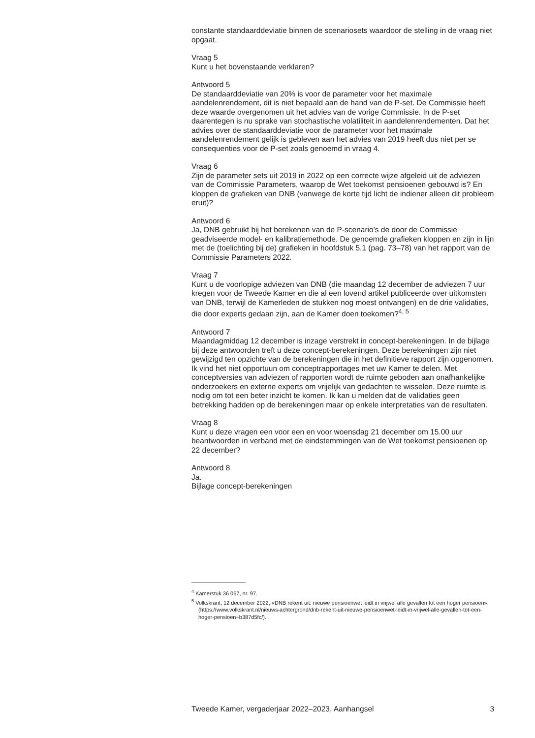constante standaarddeviatie binnen de scenariosets waardoor de stelling in de vraag niet opgaat.
Vraag 5
Kunt u het bovenstaande verklaren?
Antwoord 5
De standaarddeviatie van 20% is voor de parameter voor het maximale aandelenrendement, dit is niet bepaald aan de hand van de P-set. De Commissie heeft deze waarde overgenomen uit het advies van de vorige Commissie. In de P-set daarentegen is nu sprake van stochastische volatiliteit in aandelenrendementen. Dat het advies over de standaarddeviatie voor de parameter voor het maximale aandelenrendement gelijk is gebleven aan het advies van 2019 heeft dus niet per se consequenties voor de P-set zoals genoemd in vraag 4.
Vraag 6
Zijn de parameter sets uit 2019 in 2022 op een correcte wijze afgeleid uit de adviezen van de Commissie Parameters, waarop de Wet toekomst pensioenen gebouwd is? En kloppen de grafieken van DNB (vanwege de korte tijd licht de indiener alleen dit probleem eruit)?
Antwoord 6
Ja, DNB gebruikt bij het berekenen van de P-scenario’s de door de Commissie geadviseerde model- en kalibratiemethode. De genoemde grafieken kloppen en zijn in lijn met de (toelichting bij de) grafieken in hoofdstuk 5.1 (pag. 73–78) van het rapport van de Commissie Parameters 2022.
Vraag 7
Kunt u de voorlopige adviezen van DNB (die maandag 12 december de adviezen 7 uur kregen voor de Tweede Kamer en die al een lovend artikel publiceerde over uitkomsten van DNB, terwijl de Kamerleden de stukken nog moest ontvangen) en de drie validaties, die door experts gedaan zijn, aan de Kamer doen toekomen?<sup>4, 5</sup>
Antwoord 7
Maandagmiddag 12 december is inzage verstrekt in concept-berekeningen. In de bijlage bij deze antwoorden treft u deze concept-berekeningen. Deze berekeningen zijn niet gewijzigd ten opzichte van de berekeningen die in het definitieve rapport zijn opgenomen.
Ik vind het niet opportuun om conceptrapportages met uw Kamer te delen. Met conceptversies van adviezen of rapporten wordt de ruimte geboden aan onafhankelijke onderzoekers en externe experts om vrijelijk van gedachten te wisselen. Deze ruimte is nodig om tot een beter inzicht te komen. Ik kan u melden dat de validaties geen betrekking hadden op de berekeningen maar op enkele interpretaties van de resultaten.
Vraag 8
Kunt u deze vragen een voor een en voor woensdag 21 december om 15.00 uur beantwoorden in verband met de eindstemmingen van de Wet toekomst pensioenen op 22 december?
Antwoord 8
Ja.
Bijlage concept-berekeningen
<sup>4</sup> Kamerstuk 36 067, nr. 97.
<sup>5</sup> Volkskrant, 12 december 2022, «DNB rekent uit: nieuwe pensioenwet leidt in vrijwel alle gevallen tot een hoger pensioen», (https://www.volkskrant.nl/nieuws-achtergrond/dnb-rekent-uit-nieuwe-pensioenwet-leidt-in-vrijwel-alle-gevallen-tot-een-hoger-pensioen~b387d5fc/).
Tweede Kamer, vergaderjaar 2022–2023, Aanhangsel 3